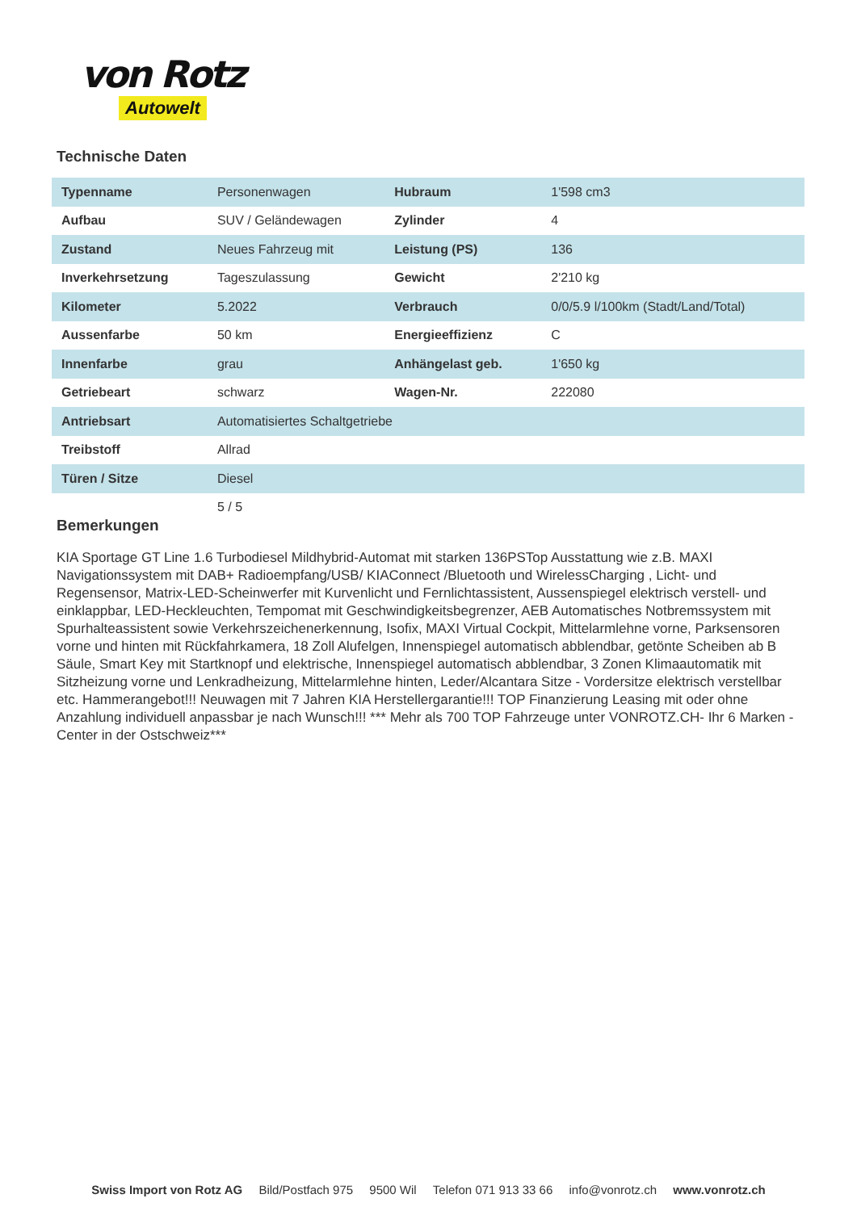von Rotz
Autowelt
Technische Daten
| Typenname | Personenwagen | Hubraum | 1'598 cm3 |
| Aufbau | SUV / Geländewagen | Zylinder | 4 |
| Zustand | Neues Fahrzeug mit | Leistung (PS) | 136 |
| Inverkehrsetzung | Tageszulassung | Gewicht | 2'210 kg |
| Kilometer | 5.2022 | Verbrauch | 0/0/5.9 l/100km (Stadt/Land/Total) |
| Aussenfarbe | 50 km | Energieeffizienz | C |
| Innenfarbe | grau | Anhängelast geb. | 1'650 kg |
| Getriebeart | schwarz | Wagen-Nr. | 222080 |
| Antriebsart | Automatisiertes Schaltgetriebe | | |
| Treibstoff | Allrad | | |
| Türen / Sitze | Diesel | | |
| | 5 / 5 | | |
Bemerkungen
KIA Sportage GT Line 1.6 Turbodiesel Mildhybrid-Automat mit starken 136PSTop Ausstattung wie z.B. MAXI Navigationssystem mit DAB+ Radioempfang/USB/ KIAConnect /Bluetooth und WirelessCharging , Licht- und Regensensor, Matrix-LED-Scheinwerfer mit Kurvenlicht und Fernlichtassistent, Aussenspiegel elektrisch verstell- und einklappbar, LED-Heckleuchten, Tempomat mit Geschwindigkeitsbegrenzer, AEB Automatisches Notbremssystem mit Spurhalteassistent sowie Verkehrszeichenerkennung, Isofix, MAXI Virtual Cockpit, Mittelarmlehne vorne, Parksensoren vorne und hinten mit Rückfahrkamera, 18 Zoll Alufelgen, Innenspiegel automatisch abblendbar, getönte Scheiben ab B Säule, Smart Key mit Startknopf und elektrische, Innenspiegel automatisch abblendbar, 3 Zonen Klimaautomatik mit Sitzheizung vorne und Lenkradheizung, Mittelarmlehne hinten, Leder/Alcantara Sitze - Vordersitze elektrisch verstellbar etc. Hammerangebot!!! Neuwagen mit 7 Jahren KIA Herstellergarantie!!! TOP Finanzierung Leasing mit oder ohne Anzahlung individuell anpassbar je nach Wunsch!!! *** Mehr als 700 TOP Fahrzeuge unter VONROTZ.CH- Ihr 6 Marken - Center in der Ostschweiz***
Swiss Import von Rotz AG Bild/Postfach 975 9500 Wil Telefon 071 913 33 66 info@vonrotz.ch www.vonrotz.ch